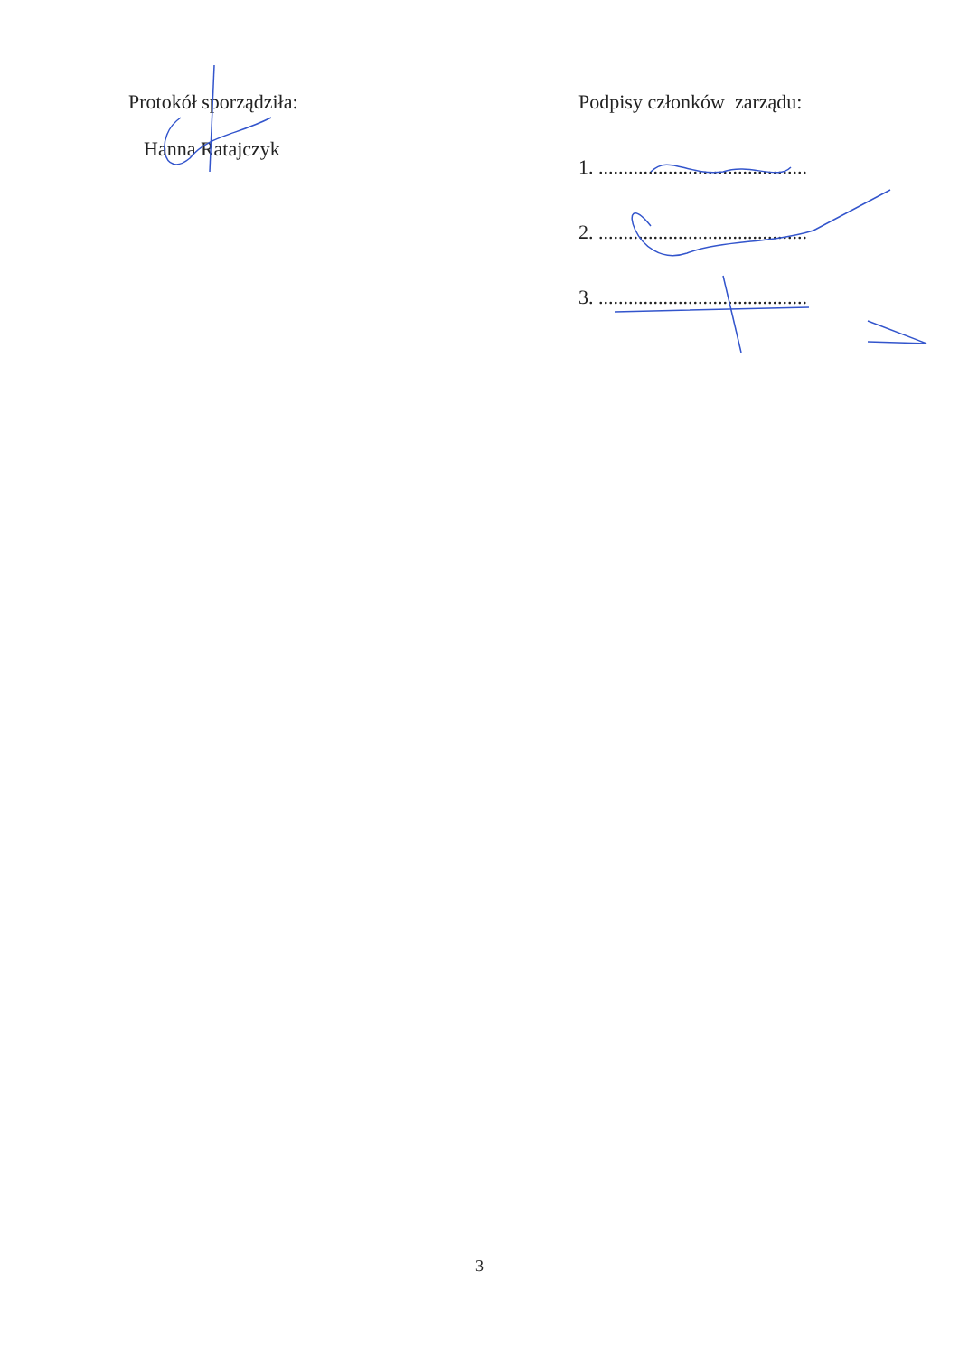Protokół sporządziła:
Hanna Ratajczyk
Podpisy członków zarządu:
1. ..........................................
2. ..........................................
3. ..........................................
3